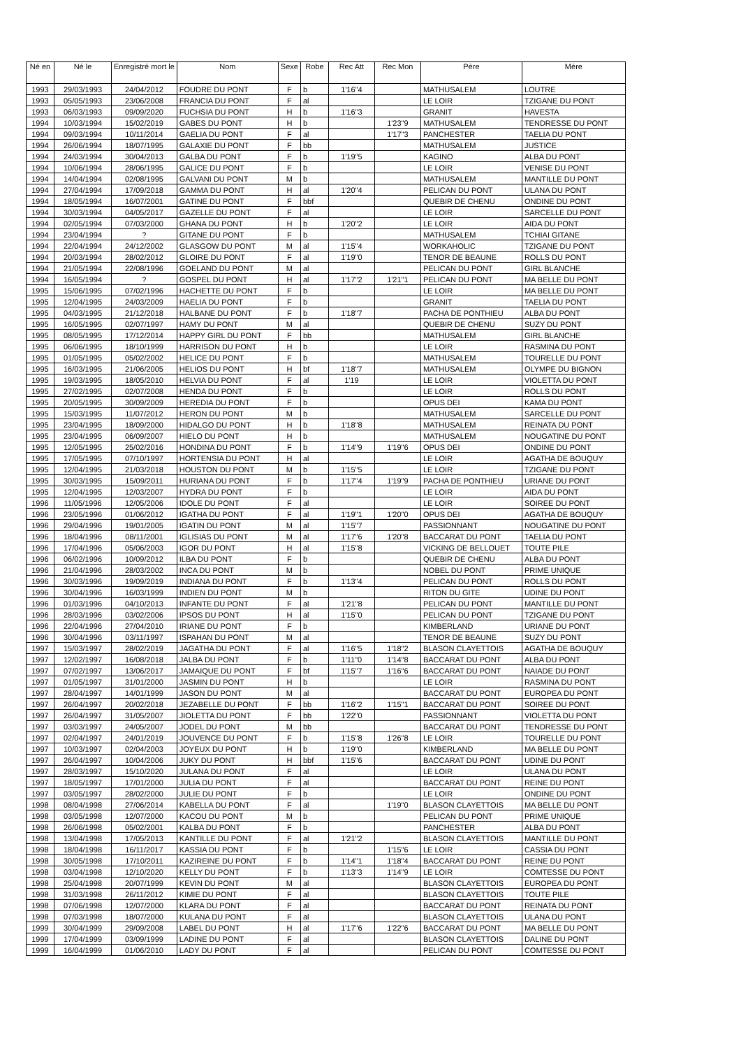| Né en | Né le | Enregistré mort le | Nom | Sexe | Robe | Rec Att | Rec Mon | Père | Mère |
| --- | --- | --- | --- | --- | --- | --- | --- | --- | --- |
| 1993 | 29/03/1993 | 24/04/2012 | FOUDRE DU PONT | F | b | 1'16"4 | | MATHUSALEM | LOUTRE |
| 1993 | 05/05/1993 | 23/06/2008 | FRANCIA DU PONT | F | al | | | LE LOIR | TZIGANE DU PONT |
| 1993 | 06/03/1993 | 09/09/2020 | FUCHSIA DU PONT | H | b | 1'16"3 | | GRANIT | HAVESTA |
| 1994 | 10/03/1994 | 15/02/2019 | GABES DU PONT | H | b | | 1'23"9 | MATHUSALEM | TENDRESSE DU PONT |
| 1994 | 09/03/1994 | 10/11/2014 | GAELIA DU PONT | F | al | | 1'17"3 | PANCHESTER | TAELIA DU PONT |
| 1994 | 26/06/1994 | 18/07/1995 | GALAXIE DU PONT | F | bb | | | MATHUSALEM | JUSTICE |
| 1994 | 24/03/1994 | 30/04/2013 | GALBA DU PONT | F | b | 1'19"5 | | KAGINO | ALBA DU PONT |
| 1994 | 10/06/1994 | 28/06/1995 | GALICE DU PONT | F | b | | | LE LOIR | VENISE DU PONT |
| 1994 | 14/04/1994 | 02/08/1995 | GALVANI DU PONT | M | b | | | MATHUSALEM | MANTILLE DU PONT |
| 1994 | 27/04/1994 | 17/09/2018 | GAMMA DU PONT | H | al | 1'20"4 | | PELICAN DU PONT | ULANA DU PONT |
| 1994 | 18/05/1994 | 16/07/2001 | GATINE DU PONT | F | bbf | | | QUEBIR DE CHENU | ONDINE DU PONT |
| 1994 | 30/03/1994 | 04/05/2017 | GAZELLE DU PONT | F | al | | | LE LOIR | SARCELLE DU PONT |
| 1994 | 02/05/1994 | 07/03/2000 | GHANA DU PONT | H | b | 1'20"2 | | LE LOIR | AIDA DU PONT |
| 1994 | 23/04/1994 | ? | GITANE DU PONT | F | b | | | MATHUSALEM | TCHIAI GITANE |
| 1994 | 22/04/1994 | 24/12/2002 | GLASGOW DU PONT | M | al | 1'15"4 | | WORKAHOLIC | TZIGANE DU PONT |
| 1994 | 20/03/1994 | 28/02/2012 | GLOIRE DU PONT | F | al | 1'19"0 | | TENOR DE BEAUNE | ROLLS DU PONT |
| 1994 | 21/05/1994 | 22/08/1996 | GOELAND DU PONT | M | al | | | PELICAN DU PONT | GIRL BLANCHE |
| 1994 | 16/05/1994 | ? | GOSPEL DU PONT | H | al | 1'17"2 | 1'21"1 | PELICAN DU PONT | MA BELLE DU PONT |
| 1995 | 15/06/1995 | 07/02/1996 | HACHETTE DU PONT | F | b | | | LE LOIR | MA BELLE DU PONT |
| 1995 | 12/04/1995 | 24/03/2009 | HAELIA DU PONT | F | b | | | GRANIT | TAELIA DU PONT |
| 1995 | 04/03/1995 | 21/12/2018 | HALBANE DU PONT | F | b | 1'18"7 | | PACHA DE PONTHIEU | ALBA DU PONT |
| 1995 | 16/05/1995 | 02/07/1997 | HAMY DU PONT | M | al | | | QUEBIR DE CHENU | SUZY DU PONT |
| 1995 | 08/05/1995 | 17/12/2014 | HAPPY GIRL DU PONT | F | bb | | | MATHUSALEM | GIRL BLANCHE |
| 1995 | 06/06/1995 | 18/10/1999 | HARRISON DU PONT | H | b | | | LE LOIR | RASMINA DU PONT |
| 1995 | 01/05/1995 | 05/02/2002 | HELICE DU PONT | F | b | | | MATHUSALEM | TOURELLE DU PONT |
| 1995 | 16/03/1995 | 21/06/2005 | HELIOS DU PONT | H | bf | 1'18"7 | | MATHUSALEM | OLYMPE DU BIGNON |
| 1995 | 19/03/1995 | 18/05/2010 | HELVIA DU PONT | F | al | 1'19 | | LE LOIR | VIOLETTA DU PONT |
| 1995 | 27/02/1995 | 02/07/2008 | HENDA DU PONT | F | b | | | LE LOIR | ROLLS DU PONT |
| 1995 | 20/05/1995 | 30/09/2009 | HEREDIA DU PONT | F | b | | | OPUS DEI | KAMA DU PONT |
| 1995 | 15/03/1995 | 11/07/2012 | HERON DU PONT | M | b | | | MATHUSALEM | SARCELLE DU PONT |
| 1995 | 23/04/1995 | 18/09/2000 | HIDALGO DU PONT | H | b | 1'18"8 | | MATHUSALEM | REINATA DU PONT |
| 1995 | 23/04/1995 | 06/09/2007 | HIELO DU PONT | H | b | | | MATHUSALEM | NOUGATINE DU PONT |
| 1995 | 12/05/1995 | 25/02/2016 | HONDINA DU PONT | F | b | 1'14"9 | 1'19"6 | OPUS DEI | ONDINE DU PONT |
| 1995 | 17/05/1995 | 07/10/1997 | HORTENSIA DU PONT | H | al | | | LE LOIR | AGATHA DE BOUQUY |
| 1995 | 12/04/1995 | 21/03/2018 | HOUSTON DU PONT | M | b | 1'15"5 | | LE LOIR | TZIGANE DU PONT |
| 1995 | 30/03/1995 | 15/09/2011 | HURIANA DU PONT | F | b | 1'17"4 | 1'19"9 | PACHA DE PONTHIEU | URIANE DU PONT |
| 1995 | 12/04/1995 | 12/03/2007 | HYDRA DU PONT | F | b | | | LE LOIR | AIDA DU PONT |
| 1996 | 11/05/1996 | 12/05/2006 | IDOLE DU PONT | F | al | | | LE LOIR | SOIREE DU PONT |
| 1996 | 23/05/1996 | 01/06/2012 | IGATHA DU PONT | F | al | 1'19"1 | 1'20"0 | OPUS DEI | AGATHA DE BOUQUY |
| 1996 | 29/04/1996 | 19/01/2005 | IGATIN DU PONT | M | al | 1'15"7 | | PASSIONNANT | NOUGATINE DU PONT |
| 1996 | 18/04/1996 | 08/11/2001 | IGLISIAS DU PONT | M | al | 1'17"6 | 1'20"8 | BACCARAT DU PONT | TAELIA DU PONT |
| 1996 | 17/04/1996 | 05/06/2003 | IGOR DU PONT | H | al | 1'15"8 | | VICKING DE BELLOUET | TOUTE PILE |
| 1996 | 06/02/1996 | 10/09/2012 | ILBA DU PONT | F | b | | | QUEBIR DE CHENU | ALBA DU PONT |
| 1996 | 21/04/1996 | 28/03/2002 | INCA DU PONT | M | b | | | NOBEL DU PONT | PRIME UNIQUE |
| 1996 | 30/03/1996 | 19/09/2019 | INDIANA DU PONT | F | b | 1'13"4 | | PELICAN DU PONT | ROLLS DU PONT |
| 1996 | 30/04/1996 | 16/03/1999 | INDIEN DU PONT | M | b | | | RITON DU GITE | UDINE DU PONT |
| 1996 | 01/03/1996 | 04/10/2013 | INFANTE DU PONT | F | al | 1'21"8 | | PELICAN DU PONT | MANTILLE DU PONT |
| 1996 | 28/03/1996 | 03/02/2006 | IPSOS DU PONT | H | al | 1'15"0 | | PELICAN DU PONT | TZIGANE DU PONT |
| 1996 | 22/04/1996 | 27/04/2010 | IRIANE DU PONT | F | b | | | KIMBERLAND | URIANE DU PONT |
| 1996 | 30/04/1996 | 03/11/1997 | ISPAHAN DU PONT | M | al | | | TENOR DE BEAUNE | SUZY DU PONT |
| 1997 | 15/03/1997 | 28/02/2019 | JAGATHA DU PONT | F | al | 1'16"5 | 1'18"2 | BLASON CLAYETTOIS | AGATHA DE BOUQUY |
| 1997 | 12/02/1997 | 16/08/2018 | JALBA DU PONT | F | b | 1'11"0 | 1'14"8 | BACCARAT DU PONT | ALBA DU PONT |
| 1997 | 07/02/1997 | 13/06/2017 | JAMAIQUE DU PONT | F | bf | 1'15"7 | 1'16"6 | BACCARAT DU PONT | NAIADE DU PONT |
| 1997 | 01/05/1997 | 31/01/2000 | JASMIN DU PONT | H | b | | | LE LOIR | RASMINA DU PONT |
| 1997 | 28/04/1997 | 14/01/1999 | JASON DU PONT | M | al | | | BACCARAT DU PONT | EUROPEA DU PONT |
| 1997 | 26/04/1997 | 20/02/2018 | JEZABELLE DU PONT | F | bb | 1'16"2 | 1'15"1 | BACCARAT DU PONT | SOIREE DU PONT |
| 1997 | 26/04/1997 | 31/05/2007 | JIOLETTA DU PONT | F | bb | 1'22"0 | | PASSIONNANT | VIOLETTA DU PONT |
| 1997 | 03/03/1997 | 24/05/2007 | JODEL DU PONT | M | bb | | | BACCARAT DU PONT | TENDRESSE DU PONT |
| 1997 | 02/04/1997 | 24/01/2019 | JOUVENCE DU PONT | F | b | 1'15"8 | 1'26"8 | LE LOIR | TOURELLE DU PONT |
| 1997 | 10/03/1997 | 02/04/2003 | JOYEUX DU PONT | H | b | 1'19"0 | | KIMBERLAND | MA BELLE DU PONT |
| 1997 | 26/04/1997 | 10/04/2006 | JUKY DU PONT | H | bbf | 1'15"6 | | BACCARAT DU PONT | UDINE DU PONT |
| 1997 | 28/03/1997 | 15/10/2020 | JULANA DU PONT | F | al | | | LE LOIR | ULANA DU PONT |
| 1997 | 18/05/1997 | 17/01/2000 | JULIA DU PONT | F | al | | | BACCARAT DU PONT | REINE DU PONT |
| 1997 | 03/05/1997 | 28/02/2000 | JULIE DU PONT | F | b | | | LE LOIR | ONDINE DU PONT |
| 1998 | 08/04/1998 | 27/06/2014 | KABELLA DU PONT | F | al | | 1'19"0 | BLASON CLAYETTOIS | MA BELLE DU PONT |
| 1998 | 03/05/1998 | 12/07/2000 | KACOU DU PONT | M | b | | | PELICAN DU PONT | PRIME UNIQUE |
| 1998 | 26/06/1998 | 05/02/2001 | KALBA DU PONT | F | b | | | PANCHESTER | ALBA DU PONT |
| 1998 | 13/04/1998 | 17/05/2013 | KANTILLE DU PONT | F | al | 1'21"2 | | BLASON CLAYETTOIS | MANTILLE DU PONT |
| 1998 | 18/04/1998 | 16/11/2017 | KASSIA DU PONT | F | b | | 1'15"6 | LE LOIR | CASSIA DU PONT |
| 1998 | 30/05/1998 | 17/10/2011 | KAZIREINE DU PONT | F | b | 1'14"1 | 1'18"4 | BACCARAT DU PONT | REINE DU PONT |
| 1998 | 03/04/1998 | 12/10/2020 | KELLY DU PONT | F | b | 1'13"3 | 1'14"9 | LE LOIR | COMTESSE DU PONT |
| 1998 | 25/04/1998 | 20/07/1999 | KEVIN DU PONT | M | al | | | BLASON CLAYETTOIS | EUROPEA DU PONT |
| 1998 | 31/03/1998 | 26/11/2012 | KIMIE DU PONT | F | al | | | BLASON CLAYETTOIS | TOUTE PILE |
| 1998 | 07/06/1998 | 12/07/2000 | KLARA DU PONT | F | al | | | BACCARAT DU PONT | REINATA DU PONT |
| 1998 | 07/03/1998 | 18/07/2000 | KULANA DU PONT | F | al | | | BLASON CLAYETTOIS | ULANA DU PONT |
| 1999 | 30/04/1999 | 29/09/2008 | LABEL DU PONT | H | al | 1'17"6 | 1'22"6 | BACCARAT DU PONT | MA BELLE DU PONT |
| 1999 | 17/04/1999 | 03/09/1999 | LADINE DU PONT | F | al | | | BLASON CLAYETTOIS | DALINE DU PONT |
| 1999 | 16/04/1999 | 01/06/2010 | LADY DU PONT | F | al | | | PELICAN DU PONT | COMTESSE DU PONT |